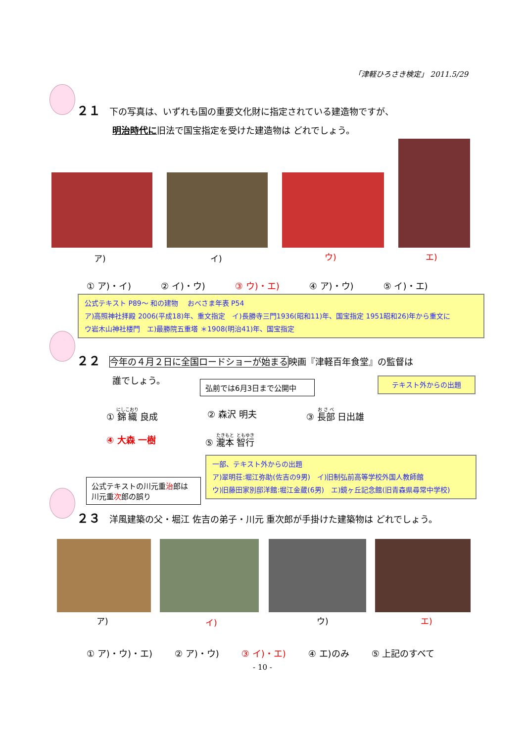「津軽ひろさき検定」 2011.5/29
２１ 下の写真は、いずれも国の重要文化財に指定されている建造物ですが、
明治時代に旧法で国宝指定を受けた建造物は どれでしょう。
ア) イ) ウ) エ)
① ア)・イ) ② イ)・ウ) ③ ウ)・エ) ④ ア)・ウ) ⑤ イ)・エ)
公式テキスト P89～ 和の建物　 おべさま年表 P54
ア)高照神社拝殿 2006(平成18)年、重文指定　イ)長勝寺三門1936(昭和11)年、国宝指定 1951昭和26)年から重文に
ウ岩木山神社楼門　エ)最勝院五重塔 ＊1908(明治41)年、国宝指定
２２ 今年の４月２日に全国ロードショーが始まる映画『津軽百年食堂』の監督は
誰でしょう。
弘前では6月3日まで公開中 テキスト外からの出題
① 錦織 良成 ② 森沢 明夫 ③ 長部 日出雄
④ 大森 一樹 ⑤ 瀧本 智行
一部、テキスト外からの出題
ア)翠明荘:堀江弥助(佐吉の9男)　イ)旧制弘前高等学校外国人教師館
ウ)旧藤田家別邸洋館:堀江金蔵(6男)　エ)鏡ヶ丘記念館(旧青森県尋常中学校)
公式テキストの川元重治郎は
川元重次郎の誤り
２３ 洋風建築の父・堀江 佐吉の弟子・川元 重次郎が手掛けた建築物は どれでしょう。
ア) イ) ウ) エ)
① ア)・ウ)・エ) ② ア)・ウ) ③ イ)・エ) ④ エ)のみ ⑤ 上記のすべて
- 10 -